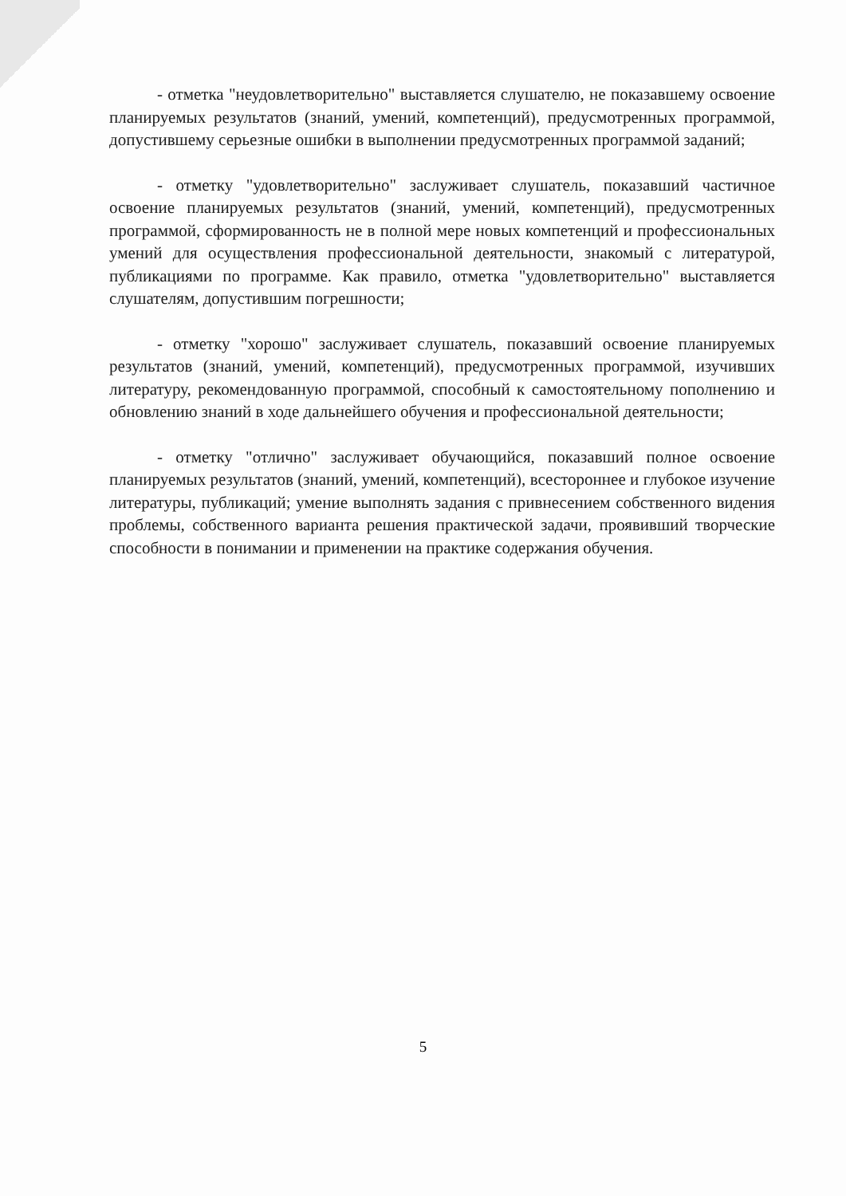- отметка "неудовлетворительно" выставляется слушателю, не показавшему освоение планируемых результатов (знаний, умений, компетенций), предусмотренных программой, допустившему серьезные ошибки в выполнении предусмотренных программой заданий;
- отметку "удовлетворительно" заслуживает слушатель, показавший частичное освоение планируемых результатов (знаний, умений, компетенций), предусмотренных программой, сформированность не в полной мере новых компетенций и профессиональных умений для осуществления профессиональной деятельности, знакомый с литературой, публикациями по программе. Как правило, отметка "удовлетворительно" выставляется слушателям, допустившим погрешности;
- отметку "хорошо" заслуживает слушатель, показавший освоение планируемых результатов (знаний, умений, компетенций), предусмотренных программой, изучивших литературу, рекомендованную программой, способный к самостоятельному пополнению и обновлению знаний в ходе дальнейшего обучения и профессиональной деятельности;
- отметку "отлично" заслуживает обучающийся, показавший полное освоение планируемых результатов (знаний, умений, компетенций), всестороннее и глубокое изучение литературы, публикаций; умение выполнять задания с привнесением собственного видения проблемы, собственного варианта решения практической задачи, проявивший творческие способности в понимании и применении на практике содержания обучения.
5